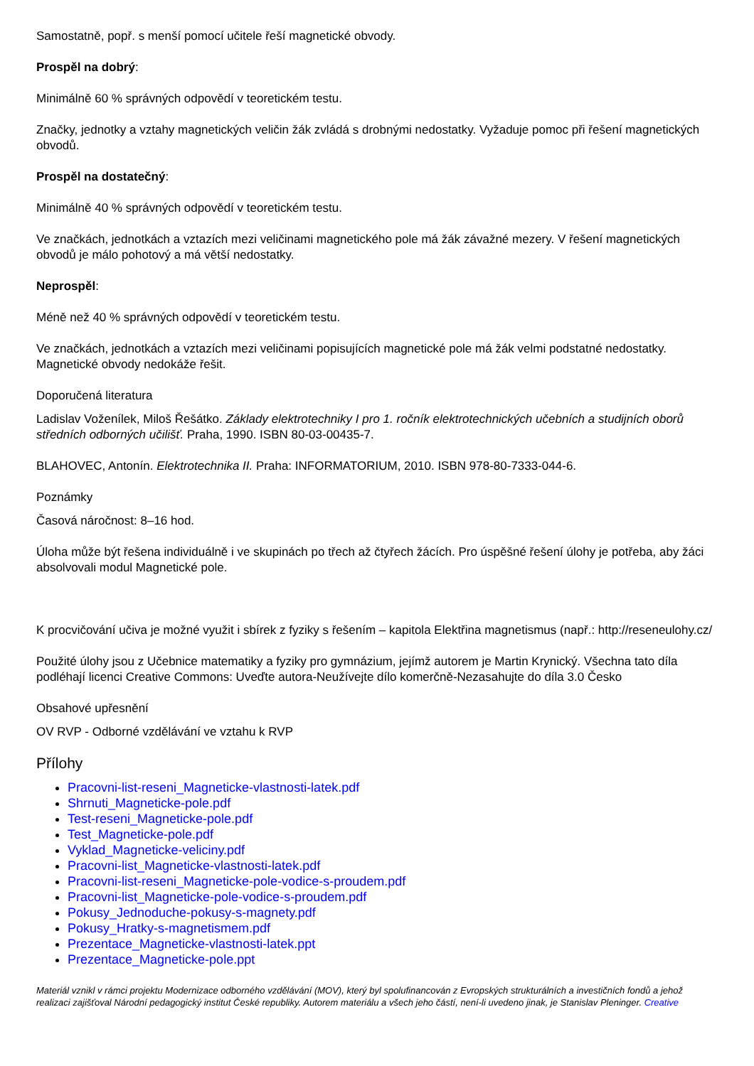Samostatně, popř. s menší pomocí učitele řeší magnetické obvody.
Prospěl na dobrý:
Minimálně 60 % správných odpovědí v teoretickém testu.
Značky, jednotky a vztahy magnetických veličin žák zvládá s drobnými nedostatky. Vyžaduje pomoc při řešení magnetických obvodů.
Prospěl na dostatečný:
Minimálně 40 % správných odpovědí v teoretickém testu.
Ve značkách, jednotkách a vztazích mezi veličinami magnetického pole má žák závažné mezery. V řešení magnetických obvodů je málo pohotový a má větší nedostatky.
Neprospěl:
Méně než 40 % správných odpovědí v teoretickém testu.
Ve značkách, jednotkách a vztazích mezi veličinami popisujících magnetické pole má žák velmi podstatné nedostatky. Magnetické obvody nedokáže řešit.
Doporučená literatura
Ladislav Voženílek, Miloš Řešátko. Základy elektrotechniky I pro 1. ročník elektrotechnických učebních a studijních oborů středních odborných učilišť. Praha, 1990. ISBN 80-03-00435-7.
BLAHOVEC, Antonín. Elektrotechnika II. Praha: INFORMATORIUM, 2010. ISBN 978-80-7333-044-6.
Poznámky
Časová náročnost: 8–16 hod.
Úloha může být řešena individuálně i ve skupinách po třech až čtyřech žácích. Pro úspěšné řešení úlohy je potřeba, aby žáci absolvovali modul Magnetické pole.
K procvičování učiva je možné využit i sbírek z fyziky s řešením – kapitola Elektřina magnetismus (např.: http://reseneulohy.cz/
Použité úlohy jsou z Učebnice matematiky a fyziky pro gymnázium, jejímž autorem je Martin Krynický. Všechna tato díla podléhají licenci Creative Commons: Uveďte autora-Neužívejte dílo komerčně-Nezasahujte do díla 3.0 Česko
Obsahové upřesnění
OV RVP - Odborné vzdělávání ve vztahu k RVP
Přílohy
Pracovni-list-reseni_Magneticke-vlastnosti-latek.pdf
Shrnuti_Magneticke-pole.pdf
Test-reseni_Magneticke-pole.pdf
Test_Magneticke-pole.pdf
Vyklad_Magneticke-veliciny.pdf
Pracovni-list_Magneticke-vlastnosti-latek.pdf
Pracovni-list-reseni_Magneticke-pole-vodice-s-proudem.pdf
Pracovni-list_Magneticke-pole-vodice-s-proudem.pdf
Pokusy_Jednoduche-pokusy-s-magnety.pdf
Pokusy_Hratky-s-magnetismem.pdf
Prezentace_Magneticke-vlastnosti-latek.ppt
Prezentace_Magneticke-pole.ppt
Materiál vznikl v rámci projektu Modernizace odborného vzdělávání (MOV), který byl spolufinancován z Evropských strukturálních a investičních fondů a jehož realizaci zajišťoval Národní pedagogický institut České republiky. Autorem materiálu a všech jeho částí, není-li uvedeno jinak, je Stanislav Pleninger. Creative